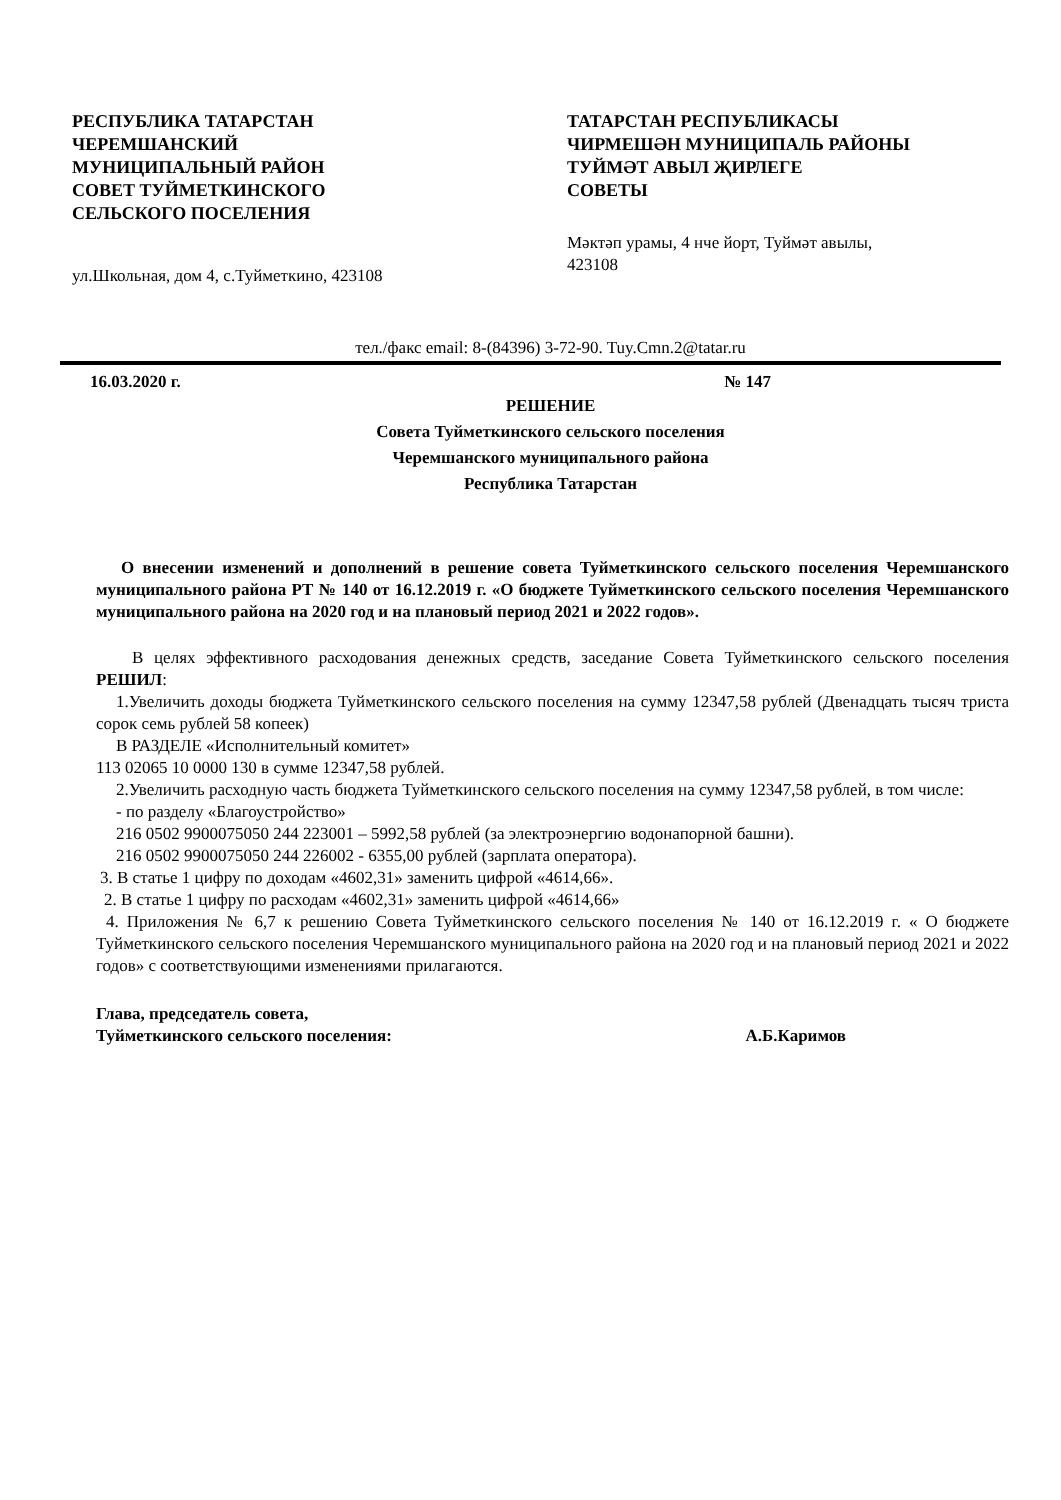РЕСПУБЛИКА ТАТАРСТАН
ЧЕРЕМШАНСКИЙ
МУНИЦИПАЛЬНЫЙ РАЙОН
СОВЕТ ТУЙМЕТКИНСКОГО
СЕЛЬСКОГО ПОСЕЛЕНИЯ
ул.Школьная, дом 4, с.Туйметкино, 423108
ТАТАРСТАН РЕСПУБЛИКАСЫ
ЧИРМЕШӘН МУНИЦИПАЛЬ РАЙОНЫ
ТУЙМӘТ АВЫЛ ҖИРЛЕГЕ
СОВЕТЫ
Мәктәп урамы, 4 нче йорт, Туймәт авылы,
423108
тел./факс email: 8-(84396) 3-72-90. Tuy.Cmn.2@tatar.ru
16.03.2020 г. № 147
РЕШЕНИЕ
Совета Туйметкинского сельского поселения
Черемшанского муниципального района
Республика Татарстан
О внесении изменений и дополнений в решение совета Туйметкинского сельского поселения Черемшанского муниципального района РТ № 140 от 16.12.2019 г. «О бюджете Туйметкинского сельского поселения Черемшанского муниципального района на 2020 год и на плановый период 2021 и 2022 годов».
В целях эффективного расходования денежных средств, заседание Совета Туйметкинского сельского поселения РЕШИЛ:
1.Увеличить доходы бюджета Туйметкинского сельского поселения на сумму 12347,58 рублей (Двенадцать тысяч триста сорок семь рублей 58 копеек)
В РАЗДЕЛЕ «Исполнительный комитет»
113 02065 10 0000 130 в сумме 12347,58 рублей.
2.Увеличить расходную часть бюджета Туйметкинского сельского поселения на сумму 12347,58 рублей, в том числе:
- по разделу «Благоустройство»
216 0502 9900075050 244 223001 – 5992,58 рублей (за электроэнергию водонапорной башни).
216 0502 9900075050 244 226002 - 6355,00 рублей (зарплата оператора).
3. В статье 1 цифру по доходам «4602,31» заменить цифрой «4614,66».
2. В статье 1 цифру по расходам «4602,31» заменить цифрой «4614,66»
4. Приложения № 6,7 к решению Совета Туйметкинского сельского поселения № 140 от 16.12.2019 г. « О бюджете Туйметкинского сельского поселения Черемшанского муниципального района на 2020 год и на плановый период 2021 и 2022 годов» с соответствующими изменениями прилагаются.
Глава, председатель совета,
Туйметкинского сельского поселения: А.Б.Каримов